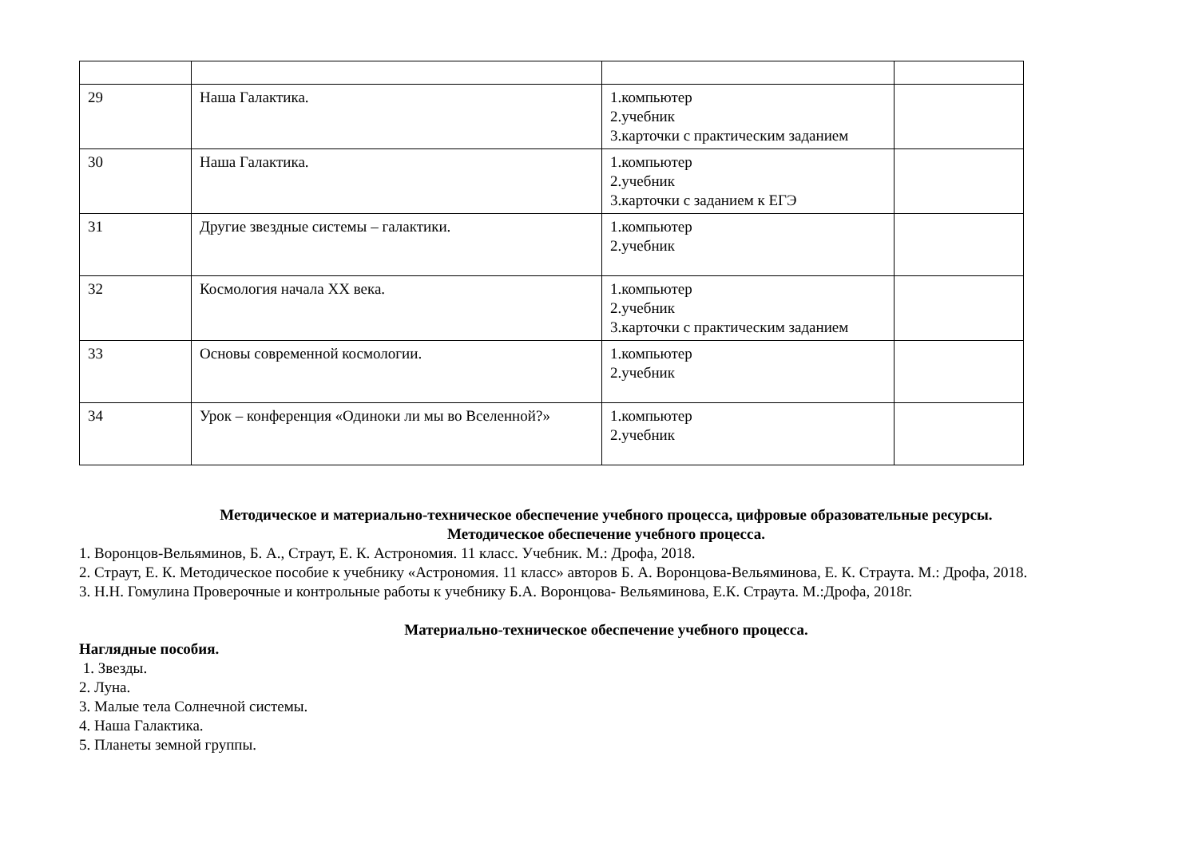| 29 | Наша Галактика. | 1.компьютер 2.учебник 3.карточки с практическим заданием | |
| 30 | Наша Галактика. | 1.компьютер 2.учебник 3.карточки с заданием к ЕГЭ | |
| 31 | Другие звездные системы – галактики. | 1.компьютер 2.учебник | |
| 32 | Космология начала XX века. | 1.компьютер 2.учебник 3.карточки с практическим заданием | |
| 33 | Основы современной космологии. | 1.компьютер 2.учебник | |
| 34 | Урок – конференция «Одиноки ли мы во Вселенной?» | 1.компьютер 2.учебник | |
Методическое и материально-техническое обеспечение учебного процесса, цифровые образовательные ресурсы.
Методическое обеспечение учебного процесса.
1. Воронцов-Вельяминов, Б. А., Страут, Е. К. Астрономия. 11 класс. Учебник. М.: Дрофа, 2018.
2. Страут, Е. К. Методическое пособие к учебнику «Астрономия. 11 класс» авторов Б. А. Воронцова-Вельяминова, Е. К. Страута. М.: Дрофа, 2018.
3. Н.Н. Гомулина Проверочные и контрольные работы к учебнику Б.А. Воронцова- Вельяминова, Е.К. Страута. М.:Дрофа, 2018г.
Материально-техническое обеспечение учебного процесса.
Наглядные пособия.
1. Звезды.
2. Луна.
3. Малые тела Солнечной системы.
4. Наша Галактика.
5. Планеты земной группы.